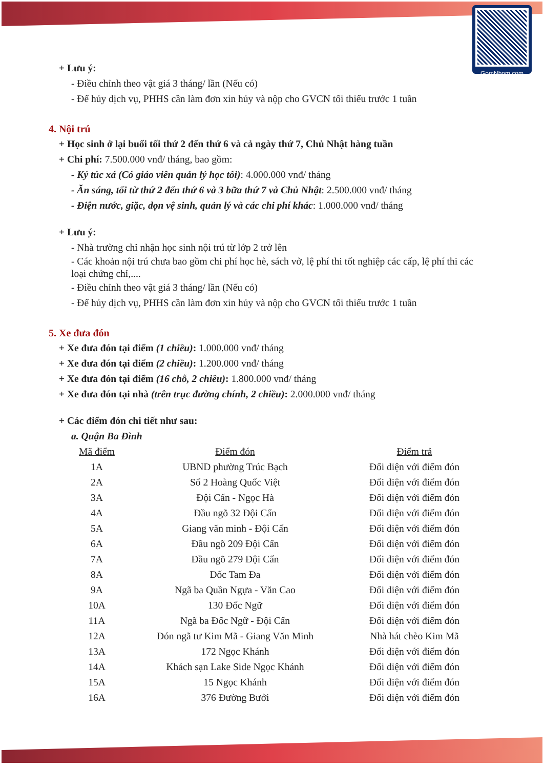GomNhom.com
+ Lưu ý:
- Điều chỉnh theo vật giá 3 tháng/ lần (Nếu có)
- Để hủy dịch vụ, PHHS cần làm đơn xin hủy và nộp cho GVCN tối thiểu trước 1 tuần
4. Nội trú
+ Học sinh ở lại buổi tối thứ 2 đến thứ 6 và cả ngày thứ 7, Chủ Nhật hàng tuần
+ Chi phí: 7.500.000 vnđ/ tháng, bao gồm:
- Ký túc xá (Có giáo viên quản lý học tối): 4.000.000 vnđ/ tháng
- Ăn sáng, tối từ thứ 2 đến thứ 6 và 3 bữa thứ 7 và Chủ Nhật: 2.500.000 vnđ/ tháng
- Điện nước, giặc, dọn vệ sinh, quản lý và các chi phí khác: 1.000.000 vnđ/ tháng
+ Lưu ý:
- Nhà trường chỉ nhận học sinh nội trú từ lớp 2 trở lên
- Các khoản nội trú chưa bao gồm chi phí học hè, sách vở, lệ phí thi tốt nghiệp các cấp, lệ phí thi các loại chứng chỉ,....
- Điều chỉnh theo vật giá 3 tháng/ lần (Nếu có)
- Để hủy dịch vụ, PHHS cần làm đơn xin hủy và nộp cho GVCN tối thiểu trước 1 tuần
5. Xe đưa đón
+ Xe đưa đón tại điểm (1 chiều): 1.000.000 vnđ/ tháng
+ Xe đưa đón tại điểm (2 chiều): 1.200.000 vnđ/ tháng
+ Xe đưa đón tại điểm (16 chỗ, 2 chiều): 1.800.000 vnđ/ tháng
+ Xe đưa đón tại nhà (trên trục đường chính, 2 chiều): 2.000.000 vnđ/ tháng
+ Các điểm đón chi tiết như sau:
a. Quận Ba Đình
| Mã điểm | Điểm đón | Điểm trả |
| --- | --- | --- |
| 1A | UBND phường Trúc Bạch | Đối diện với điểm đón |
| 2A | Số 2 Hoàng Quốc Việt | Đối diện với điểm đón |
| 3A | Đội Cấn - Ngọc Hà | Đối diện với điểm đón |
| 4A | Đầu ngõ 32 Đội Cấn | Đối diện với điểm đón |
| 5A | Giang văn minh - Đội Cấn | Đối diện với điểm đón |
| 6A | Đầu ngõ 209 Đội Cấn | Đối diện với điểm đón |
| 7A | Đầu ngõ 279 Đội Cấn | Đối diện với điểm đón |
| 8A | Dốc Tam Đa | Đối diện với điểm đón |
| 9A | Ngã ba Quần Ngựa - Văn Cao | Đối diện với điểm đón |
| 10A | 130 Đốc Ngữ | Đối diện với điểm đón |
| 11A | Ngã ba Đốc Ngữ - Đội Cấn | Đối diện với điểm đón |
| 12A | Đón ngã tư Kim Mã - Giang Văn Minh | Nhà hát chèo Kim Mã |
| 13A | 172 Ngọc Khánh | Đối diện với điểm đón |
| 14A | Khách sạn Lake Side Ngọc Khánh | Đối diện với điểm đón |
| 15A | 15 Ngọc Khánh | Đối diện với điểm đón |
| 16A | 376 Đường Bưởi | Đối diện với điểm đón |